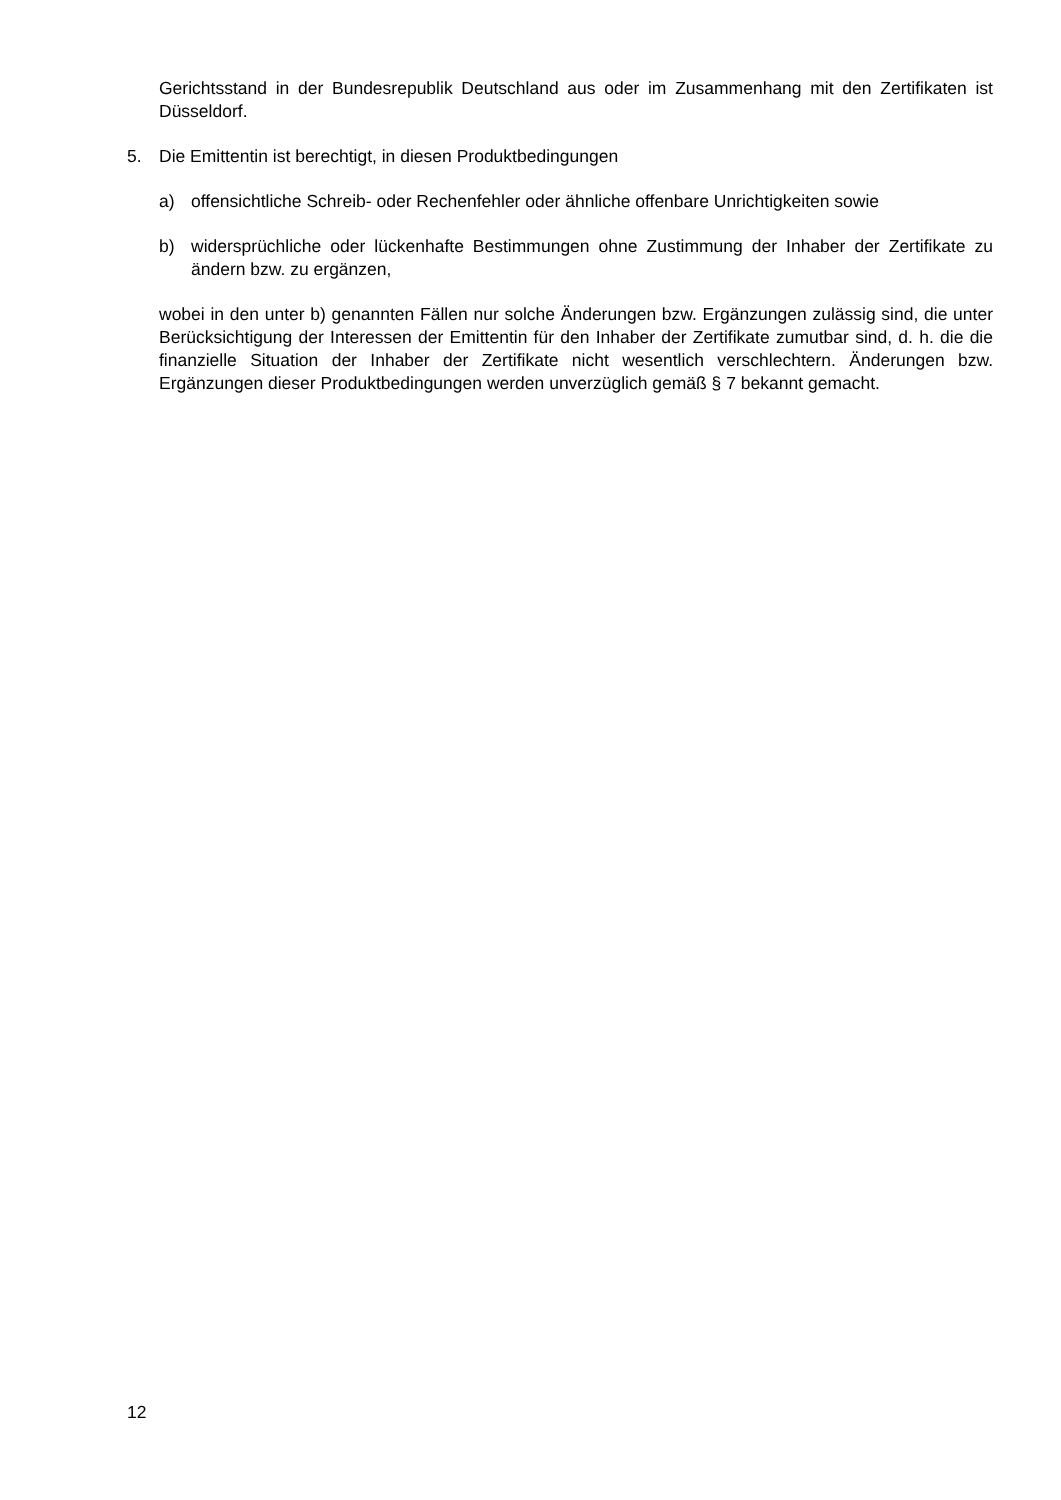Gerichtsstand in der Bundesrepublik Deutschland aus oder im Zusammenhang mit den Zertifikaten ist Düsseldorf.
5. Die Emittentin ist berechtigt, in diesen Produktbedingungen
a) offensichtliche Schreib- oder Rechenfehler oder ähnliche offenbare Unrichtigkeiten sowie
b) widersprüchliche oder lückenhafte Bestimmungen ohne Zustimmung der Inhaber der Zertifikate zu ändern bzw. zu ergänzen,
wobei in den unter b) genannten Fällen nur solche Änderungen bzw. Ergänzungen zulässig sind, die unter Berücksichtigung der Interessen der Emittentin für den Inhaber der Zertifikate zumutbar sind, d. h. die die finanzielle Situation der Inhaber der Zertifikate nicht wesentlich verschlechtern. Änderungen bzw. Ergänzungen dieser Produktbedingungen werden unverzüglich gemäß § 7 bekannt gemacht.
12